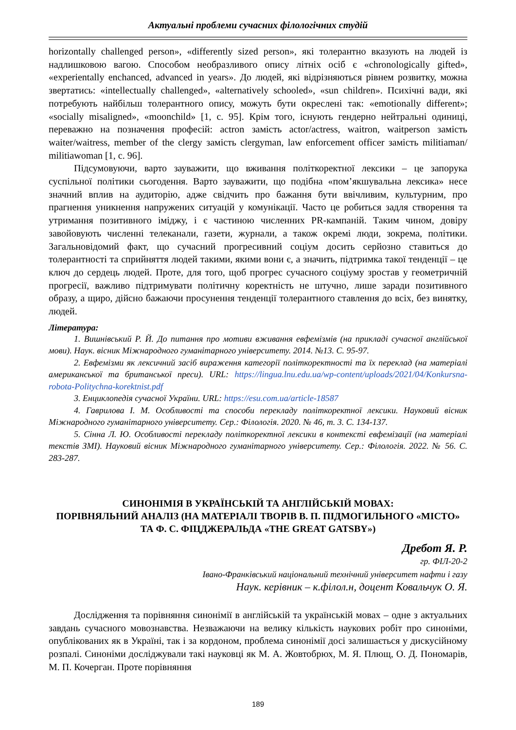Актуальні проблеми сучасних філологічних студій
horizontally challenged person», «differently sized person», які толерантно вказують на людей із надлишковою вагою. Способом необразливого опису літніх осіб є «chronologically gifted», «experientally enchanced, advanced in years». До людей, які відрізняються рівнем розвитку, можна звертатись: «intellectually challenged», «alternatively schooled», «sun children». Психічні вади, які потребують найбільш толерантного опису, можуть бути окреслені так: «emotionally different»; «socially misaligned», «moonchild» [1, с. 95]. Крім того, існують гендерно нейтральні одиниці, переважно на позначення професій: actron замість actor/actress, waitron, waitperson замість waiter/waitress, member of the clergy замість clergyman, law enforcement officer замість militiaman/ militiawoman [1, с. 96].
Підсумовуючи, варто зауважити, що вживання політкоректної лексики – це запорука суспільної політики сьогодення. Варто зауважити, що подібна «пом’якшувальна лексика» несе значний вплив на аудиторію, адже свідчить про бажання бути ввічливим, культурним, про прагнення уникнення напружених ситуацій у комунікації. Часто це робиться задля створення та утримання позитивного іміджу, і є частиною численних PR-кампаній. Таким чином, довіру завойовують численні телеканали, газети, журнали, а також окремі люди, зокрема, політики. Загальновідомий факт, що сучасний прогресивний соціум досить серйозно ставиться до толерантності та сприйняття людей такими, якими вони є, а значить, підтримка такої тенденції – це ключ до сердець людей. Проте, для того, щоб прогрес сучасного соціуму зростав у геометричній прогресії, важливо підтримувати політичну коректність не штучно, лише заради позитивного образу, а щиро, дійсно бажаючи просунення тенденції толерантного ставлення до всіх, без винятку, людей.
Література:
1. Вишнівський Р. Й. До питання про мотиви вживання евфемізмів (на прикладі сучасної англійської мови). Наук. вісник Міжнародного гуманітарного університету. 2014. №13. С. 95-97.
2. Евфемізми як лексичний засіб вираження категорії політкоректності та їх переклад (на матеріалі американської та британської преси). URL: https://lingua.lnu.edu.ua/wp-content/uploads/2021/04/Konkursna-robota-Politychna-korektnist.pdf
3. Енциклопедія сучасної України. URL: https://esu.com.ua/article-18587
4. Гаврилова І. М. Особливості та способи перекладу політкоректної лексики. Науковий вісник Міжнародного гуманітарного університету. Сер.: Філологія. 2020. № 46, т. 3. С. 134-137.
5. Сінна Л. Ю. Особливості перекладу політкоректної лексики в контексті евфемізації (на матеріалі текстів ЗМІ). Науковий вісник Міжнародного гуманітарного університету. Сер.: Філологія. 2022. № 56. С. 283-287.
СИНОНІМІЯ В УКРАЇНСЬКІЙ ТА АНГЛІЙСЬКІЙ МОВАХ:
ПОРІВНЯЛЬНИЙ АНАЛІЗ (НА МАТЕРІАЛІ ТВОРІВ В. П. ПІДМОГИЛЬНОГО «МІСТО» ТА Ф. С. ФІЦДЖЕРАЛЬДА «THE GREAT GATSBY»)
Дребот Я. Р.
гр. ФІЛ-20-2
Івано-Франківський національний технічний університет нафти і газу
Наук. керівник – к.філол.н, доцент Ковальчук О. Я.
Дослідження та порівняння синонімії в англійській та українській мовах – одне з актуальних завдань сучасного мовознавства. Незважаючи на велику кількість наукових робіт про синоніми, опублікованих як в Україні, так і за кордоном, проблема синонімії досі залишається у дискусійному розпалі. Синоніми досліджували такі науковці як М. А. Жовтобрюх, М. Я. Плющ, О. Д. Пономарів, М. П. Кочерган. Проте порівняння
189